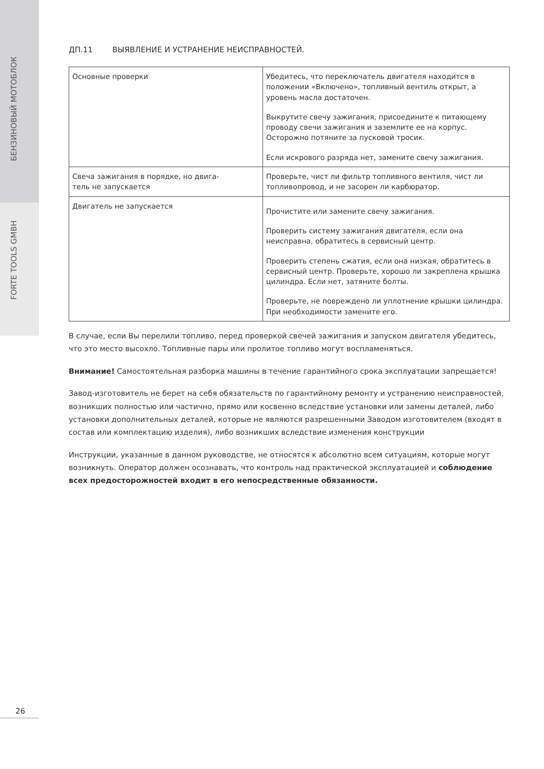БЕНЗИНОВЫЙ МОТОБЛОК
FORTE TOOLS GMBH
ДП.11 ВЫЯВЛЕНИЕ И УСТРАНЕНИЕ НЕИСПРАВНОСТЕЙ.
| Основные проверки | Убедитесь, что переключатель двигателя находится в положении «Включено», топливный вентиль открыт, а уровень масла достаточен. Выкрутите свечу зажигания, присоедините к питающему проводу свечи зажигания и заземлите ее на корпус. Осторожно потяните за пусковой тросик. Если искрового разряда нет, замените свечу зажигания. |
| Свеча зажигания в порядке, но двига- тель не запускается | Проверьте, чист ли фильтр топливного вентиля, чист ли топливопровод, и не засорен ли карбюратор. |
| Двигатель не запускается | Прочистите или замените свечу зажигания. Проверить систему зажигания двигателя, если она неисправна, обратитесь в сервисный центр. Проверить степень сжатия, если она низкая, обратитесь в сервисный центр. Проверьте, хорошо ли закреплена крышка цилиндра. Если нет, затяните болты. Проверьте, не повреждено ли уплотнение крышки цилиндра. При необходимости замените его. |
В случае, если Вы перелили топливо, перед проверкой свечей зажигания и запуском двигателя убедитесь, что это место высохло. Топливные пары или пролитое топливо могут воспламеняться.
Внимание! Самостоятельная разборка машины в течение гарантийного срока эксплуатации запрещается!
Завод-изготовитель не берет на себя обязательств по гарантийному ремонту и устранению неисправностей, возникших полностью или частично, прямо или косвенно вследствие установки или замены деталей, либо установки дополнительных деталей, которые не являются разрешенными Заводом изготовителем (входят в состав или комплектацию изделия), либо возникших вследствие изменения конструкции
Инструкции, указанные в данном руководстве, не относятся к абсолютно всем ситуациям, которые могут возникнуть. Оператор должен осознавать, что контроль над практической эксплуатацией и соблюдение всех предосторожностей входит в его непосредственные обязанности.
26